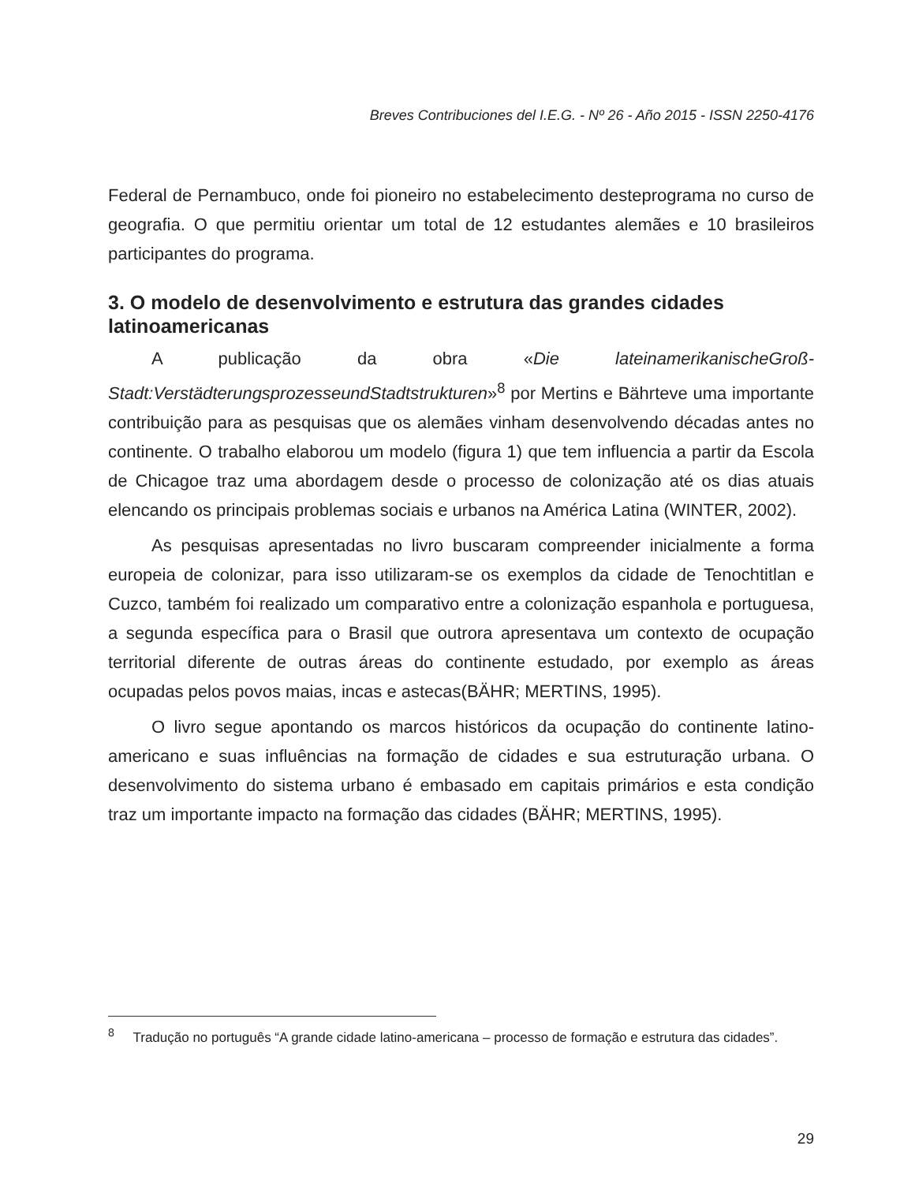Breves Contribuciones del I.E.G. - Nº 26 - Año 2015 - ISSN 2250-4176
Federal de Pernambuco, onde foi pioneiro no estabelecimento desteprograma no curso de geografia. O que permitiu orientar um total de 12 estudantes alemães e 10 brasileiros participantes do programa.
3. O modelo de desenvolvimento e estrutura das grandes cidades latinoamericanas
A publicação da obra «Die lateinamerikanischeGroß-Stadt:VerstädterungsprozesseundStadtstrukturen»<sup>8</sup> por Mertins e Bährteve uma importante contribuição para as pesquisas que os alemães vinham desenvolvendo décadas antes no continente. O trabalho elaborou um modelo (figura 1) que tem influencia a partir da Escola de Chicagoe traz uma abordagem desde o processo de colonização até os dias atuais elencando os principais problemas sociais e urbanos na América Latina (WINTER, 2002).
As pesquisas apresentadas no livro buscaram compreender inicialmente a forma europeia de colonizar, para isso utilizaram-se os exemplos da cidade de Tenochtitlan e Cuzco, também foi realizado um comparativo entre a colonização espanhola e portuguesa, a segunda específica para o Brasil que outrora apresentava um contexto de ocupação territorial diferente de outras áreas do continente estudado, por exemplo as áreas ocupadas pelos povos maias, incas e astecas(BÄHR; MERTINS, 1995).
O livro segue apontando os marcos históricos da ocupação do continente latino-americano e suas influências na formação de cidades e sua estruturação urbana. O desenvolvimento do sistema urbano é embasado em capitais primários e esta condição traz um importante impacto na formação das cidades (BÄHR; MERTINS, 1995).
<sup>8</sup> Tradução no português “A grande cidade latino-americana – processo de formação e estrutura das cidades”.
29